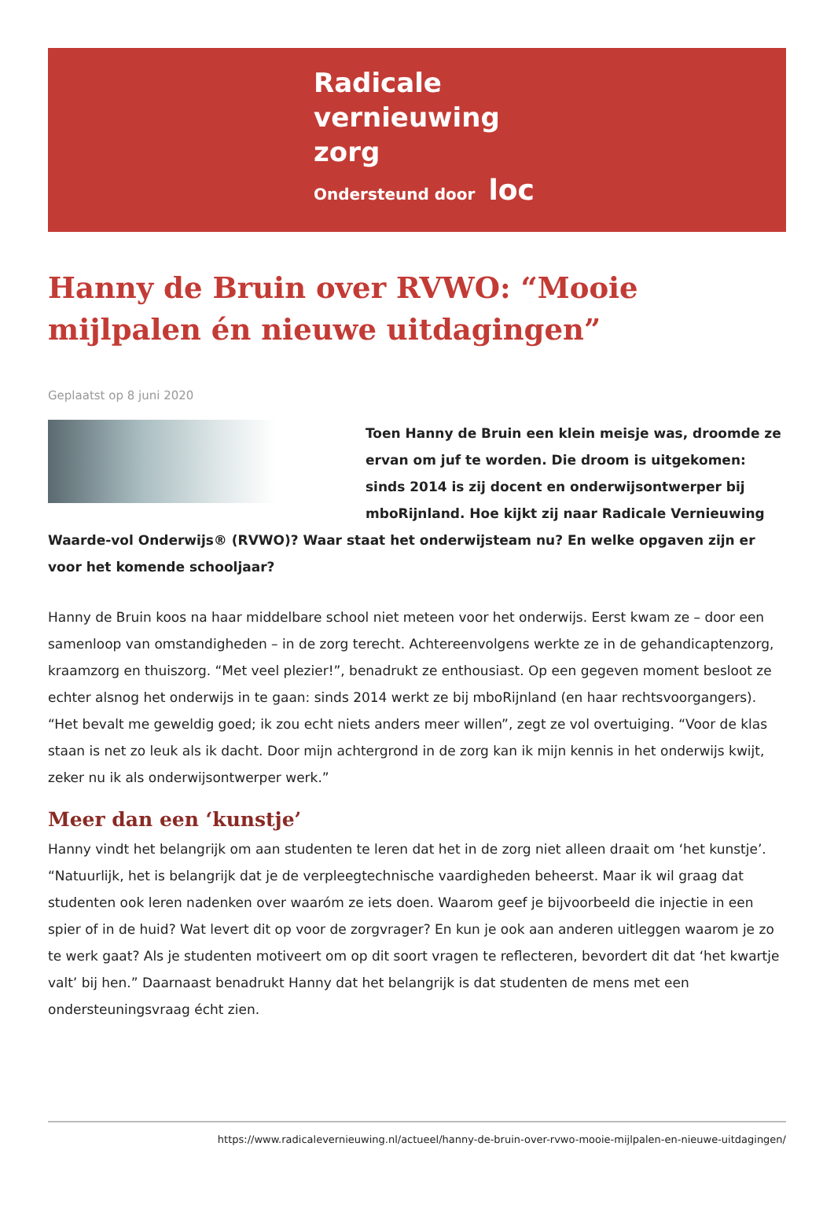Radicale
vernieuwing
zorg
Ondersteund door loc
Hanny de Bruin over RVWO: “Mooie mijlpalen én nieuwe uitdagingen”
Geplaatst op 8 juni 2020
Toen Hanny de Bruin een klein meisje was, droomde ze ervan om juf te worden. Die droom is uitgekomen: sinds 2014 is zij docent en onderwijsontwerper bij mboRijnland. Hoe kijkt zij naar Radicale Vernieuwing Waarde-vol Onderwijs® (RVWO)? Waar staat het onderwijsteam nu? En welke opgaven zijn er voor het komende schooljaar?
Hanny de Bruin koos na haar middelbare school niet meteen voor het onderwijs. Eerst kwam ze – door een samenloop van omstandigheden – in de zorg terecht. Achtereenvolgens werkte ze in de gehandicaptenzorg, kraamzorg en thuiszorg. “Met veel plezier!”, benadrukt ze enthousiast. Op een gegeven moment besloot ze echter alsnog het onderwijs in te gaan: sinds 2014 werkt ze bij mboRijnland (en haar rechtsvoorgangers). “Het bevalt me geweldig goed; ik zou echt niets anders meer willen”, zegt ze vol overtuiging. “Voor de klas staan is net zo leuk als ik dacht. Door mijn achtergrond in de zorg kan ik mijn kennis in het onderwijs kwijt, zeker nu ik als onderwijsontwerper werk.”
Meer dan een ‘kunstje’
Hanny vindt het belangrijk om aan studenten te leren dat het in de zorg niet alleen draait om ‘het kunstje’. “Natuurlijk, het is belangrijk dat je de verpleegtechnische vaardigheden beheerst. Maar ik wil graag dat studenten ook leren nadenken over waaróm ze iets doen. Waarom geef je bijvoorbeeld die injectie in een spier of in de huid? Wat levert dit op voor de zorgvrager? En kun je ook aan anderen uitleggen waarom je zo te werk gaat? Als je studenten motiveert om op dit soort vragen te reflecteren, bevordert dit dat ‘het kwartje valt’ bij hen.” Daarnaast benadrukt Hanny dat het belangrijk is dat studenten de mens met een ondersteuningsvraag écht zien.
https://www.radicalevernieuwing.nl/actueel/hanny-de-bruin-over-rvwo-mooie-mijlpalen-en-nieuwe-uitdagingen/